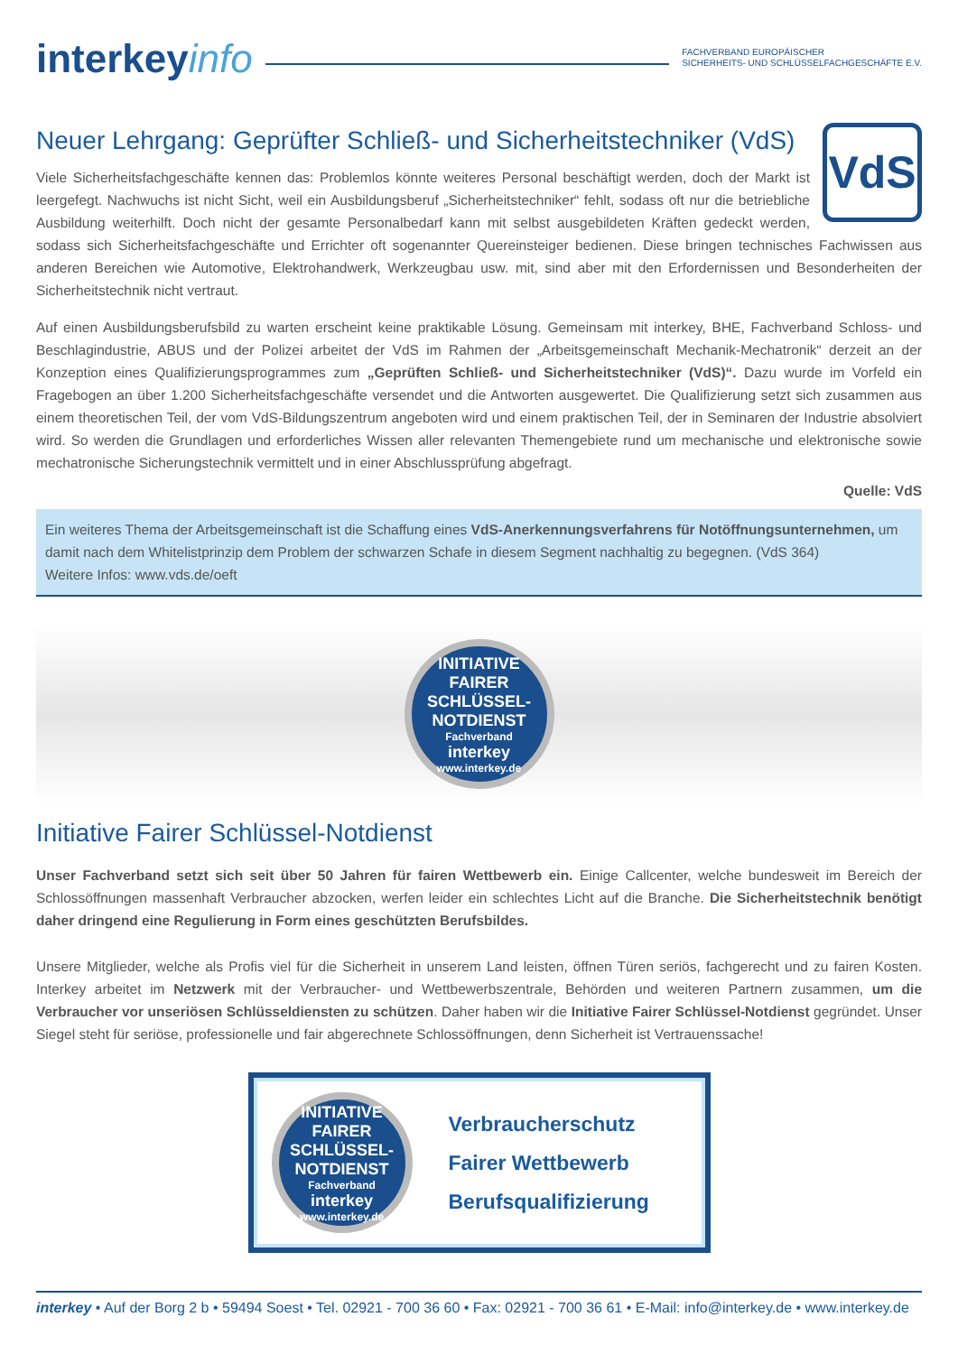interkeyinfo
FACHVERBAND EUROPÄISCHER
SICHERHEITS- UND SCHLÜSSELFACHGESCHÄFTE E.V.
Neuer Lehrgang: Geprüfter Schließ- und Sicherheitstechniker (VdS)
VdS
Viele Sicherheitsfachgeschäfte kennen das: Problemlos könnte weiteres Personal beschäftigt werden, doch der Markt ist leergefegt. Nachwuchs ist nicht Sicht, weil ein Ausbildungsberuf „Sicherheitstechniker“ fehlt, sodass oft nur die betriebliche Ausbildung weiterhilft. Doch nicht der gesamte Personalbedarf kann mit selbst ausgebildeten Kräften gedeckt werden, sodass sich Sicherheitsfachgeschäfte und Errichter oft sogenannter Quereinsteiger bedienen. Diese bringen technisches Fachwissen aus anderen Bereichen wie Automotive, Elektrohandwerk, Werkzeugbau usw. mit, sind aber mit den Erfordernissen und Besonderheiten der Sicherheitstechnik nicht vertraut.
Auf einen Ausbildungsberufsbild zu warten erscheint keine praktikable Lösung. Gemeinsam mit interkey, BHE, Fachverband Schloss- und Beschlagindustrie, ABUS und der Polizei arbeitet der VdS im Rahmen der „Arbeitsgemeinschaft Mechanik-Mechatronik“ derzeit an der Konzeption eines Qualifizierungsprogrammes zum „Geprüften Schließ- und Sicherheitstechniker (VdS)“. Dazu wurde im Vorfeld ein Fragebogen an über 1.200 Sicherheitsfachgeschäfte versendet und die Antworten ausgewertet. Die Qualifizierung setzt sich zusammen aus einem theoretischen Teil, der vom VdS-Bildungszentrum angeboten wird und einem praktischen Teil, der in Seminaren der Industrie absolviert wird. So werden die Grundlagen und erforderliches Wissen aller relevanten Themengebiete rund um mechanische und elektronische sowie mechatronische Sicherungstechnik vermittelt und in einer Abschlussprüfung abgefragt.
Quelle: VdS
Ein weiteres Thema der Arbeitsgemeinschaft ist die Schaffung eines VdS-Anerkennungsverfahrens für Notöffnungsunternehmen, um damit nach dem Whitelistprinzip dem Problem der schwarzen Schafe in diesem Segment nachhaltig zu begegnen. (VdS 364)
Weitere Infos: www.vds.de/oeft
INITIATIVE
FAIRER SCHLÜSSEL-
NOTDIENST
Fachverband
interkey
www.interkey.de
Initiative Fairer Schlüssel-Notdienst
Unser Fachverband setzt sich seit über 50 Jahren für fairen Wettbewerb ein. Einige Callcenter, welche bundesweit im Bereich der Schlossöffnungen massenhaft Verbraucher abzocken, werfen leider ein schlechtes Licht auf die Branche. Die Sicherheitstechnik benötigt daher dringend eine Regulierung in Form eines geschützten Berufsbildes.
Unsere Mitglieder, welche als Profis viel für die Sicherheit in unserem Land leisten, öffnen Türen seriös, fachgerecht und zu fairen Kosten. Interkey arbeitet im Netzwerk mit der Verbraucher- und Wettbewerbszentrale, Behörden und weiteren Partnern zusammen, um die Verbraucher vor unseriösen Schlüsseldiensten zu schützen. Daher haben wir die Initiative Fairer Schlüssel-Notdienst gegründet. Unser Siegel steht für seriöse, professionelle und fair abgerechnete Schlossöffnungen, denn Sicherheit ist Vertrauenssache!
INITIATIVE
FAIRER SCHLÜSSEL-
NOTDIENST
Fachverband
interkey
www.interkey.de
Verbraucherschutz
Fairer Wettbewerb
Berufsqualifizierung
interkey • Auf der Borg 2 b • 59494 Soest • Tel. 02921 - 700 36 60 • Fax: 02921 - 700 36 61 • E-Mail: info@interkey.de • www.interkey.de